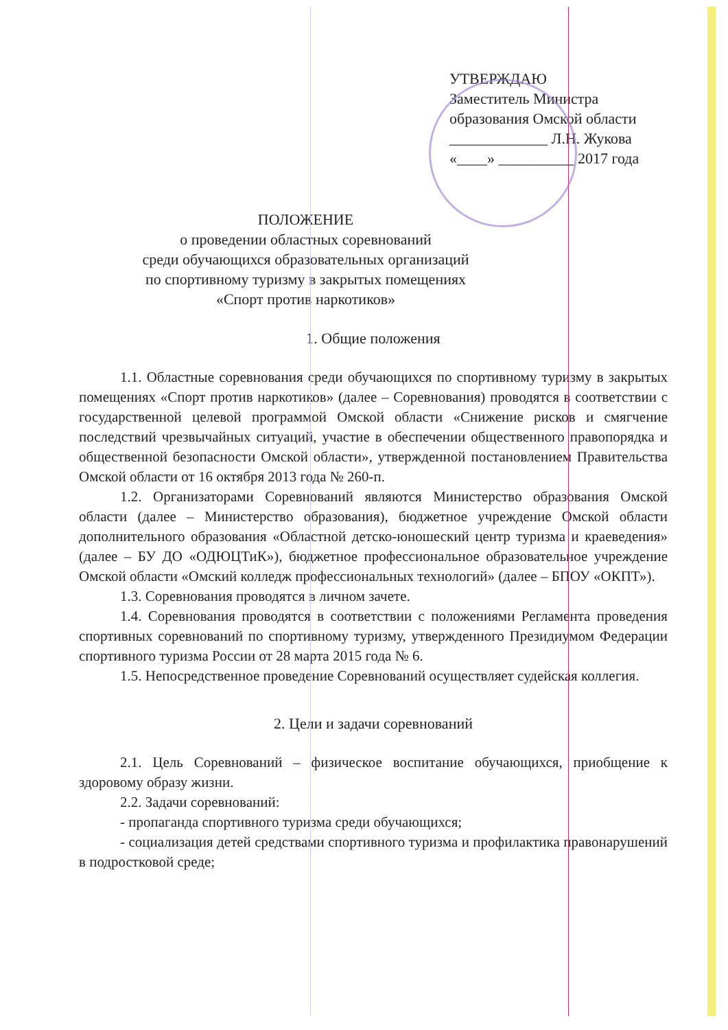УТВЕРЖДАЮ
Заместитель Министра
образования Омской области
_____________ Л.Н. Жукова
«____» __________ 2017 года
ПОЛОЖЕНИЕ
о проведении областных соревнований
среди обучающихся образовательных организаций
по спортивному туризму в закрытых помещениях
«Спорт против наркотиков»
1. Общие положения
1.1. Областные соревнования среди обучающихся по спортивному туризму в закрытых помещениях «Спорт против наркотиков» (далее – Соревнования) проводятся в соответствии с государственной целевой программой Омской области «Снижение рисков и смягчение последствий чрезвычайных ситуаций, участие в обеспечении общественного правопорядка и общественной безопасности Омской области», утвержденной постановлением Правительства Омской области от 16 октября 2013 года № 260-п.
1.2. Организаторами Соревнований являются Министерство образования Омской области (далее – Министерство образования), бюджетное учреждение Омской области дополнительного образования «Областной детско-юношеский центр туризма и краеведения» (далее – БУ ДО «ОДЮЦТиК»), бюджетное профессиональное образовательное учреждение Омской области «Омский колледж профессиональных технологий» (далее – БПОУ «ОКПТ»).
1.3. Соревнования проводятся в личном зачете.
1.4. Соревнования проводятся в соответствии с положениями Регламента проведения спортивных соревнований по спортивному туризму, утвержденного Президиумом Федерации спортивного туризма России от 28 марта 2015 года № 6.
1.5. Непосредственное проведение Соревнований осуществляет судейская коллегия.
2. Цели и задачи соревнований
2.1. Цель Соревнований – физическое воспитание обучающихся, приобщение к здоровому образу жизни.
2.2. Задачи соревнований:
- пропаганда спортивного туризма среди обучающихся;
- социализация детей средствами спортивного туризма и профилактика правонарушений в подростковой среде;